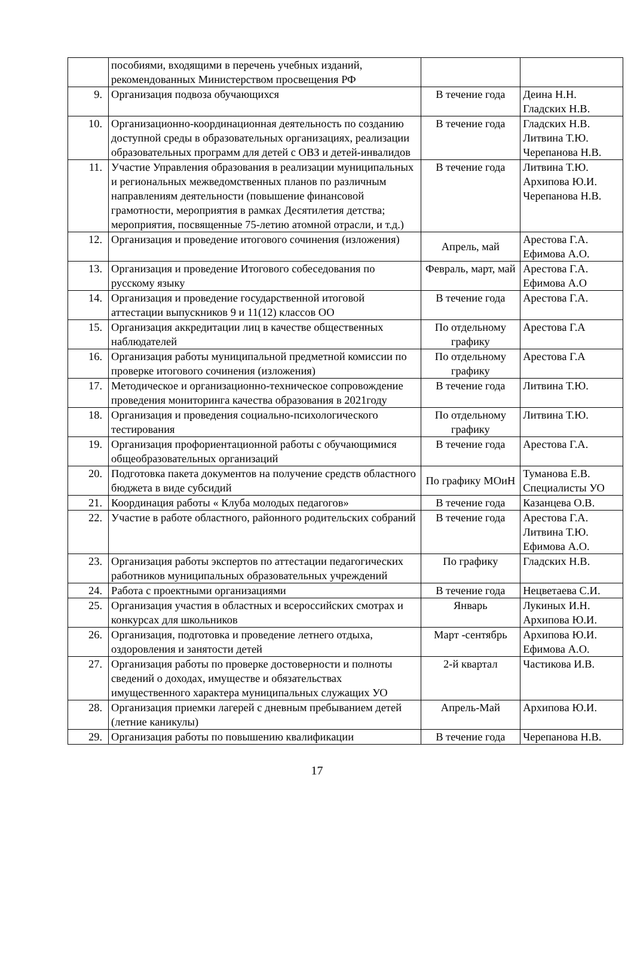| | пособиями, входящими в перечень учебных изданий, рекомендованных Министерством просвещения РФ | | |
| 9. | Организация подвоза обучающихся | В течение года | Деина Н.Н. Гладских Н.В. |
| 10. | Организационно-координационная деятельность по созданию доступной среды в образовательных организациях, реализации образовательных программ для детей с ОВЗ и детей-инвалидов | В течение года | Гладских Н.В. Литвина Т.Ю. Черепанова Н.В. |
| 11. | Участие Управления образования в реализации муниципальных и региональных межведомственных планов по различным направлениям деятельности (повышение финансовой грамотности, мероприятия в рамках Десятилетия детства; мероприятия, посвященные 75-летию атомной отрасли, и т.д.) | В течение года | Литвина Т.Ю. Архипова Ю.И. Черепанова Н.В. |
| 12. | Организация и проведение итогового сочинения (изложения) | Апрель, май | Арестова Г.А. Ефимова А.О. |
| 13. | Организация и проведение Итогового собеседования по русскому языку | Февраль, март, май | Арестова Г.А. Ефимова А.О |
| 14. | Организация и проведение государственной итоговой аттестации выпускников 9 и 11(12) классов ОО | В течение года | Арестова Г.А. |
| 15. | Организация аккредитации лиц в качестве общественных наблюдателей | По отдельному графику | Арестова Г.А |
| 16. | Организация работы муниципальной предметной комиссии по проверке итогового сочинения (изложения) | По отдельному графику | Арестова Г.А |
| 17. | Методическое и организационно-техническое сопровождение проведения мониторинга качества образования в 2021году | В течение года | Литвина Т.Ю. |
| 18. | Организация и проведения социально-психологического тестирования | По отдельному графику | Литвина Т.Ю. |
| 19. | Организация профориентационной работы с обучающимися общеобразовательных организаций | В течение года | Арестова Г.А. |
| 20. | Подготовка пакета документов на получение средств областного бюджета в виде субсидий | По графику МОиН | Туманова Е.В. Специалисты УО |
| 21. | Координация работы « Клуба молодых педагогов» | В течение года | Казанцева О.В. |
| 22. | Участие в работе областного, районного родительских собраний | В течение года | Арестова Г.А. Литвина Т.Ю. Ефимова А.О. |
| 23. | Организация работы экспертов по аттестации педагогических работников муниципальных образовательных учреждений | По графику | Гладских Н.В. |
| 24. | Работа с проектными организациями | В течение года | Нецветаева С.И. |
| 25. | Организация участия в областных и всероссийских смотрах и конкурсах для школьников | Январь | Лукиных И.Н. Архипова Ю.И. |
| 26. | Организация, подготовка и проведение летнего отдыха, оздоровления и занятости детей | Март -сентябрь | Архипова Ю.И. Ефимова А.О. |
| 27. | Организация работы по проверке достоверности и полноты сведений о доходах, имуществе и обязательствах имущественного характера муниципальных служащих УО | 2-й квартал | Частикова И.В. |
| 28. | Организация приемки лагерей с дневным пребыванием детей (летние каникулы) | Апрель-Май | Архипова Ю.И. |
| 29. | Организация работы по повышению квалификации | В течение года | Черепанова Н.В. |
17